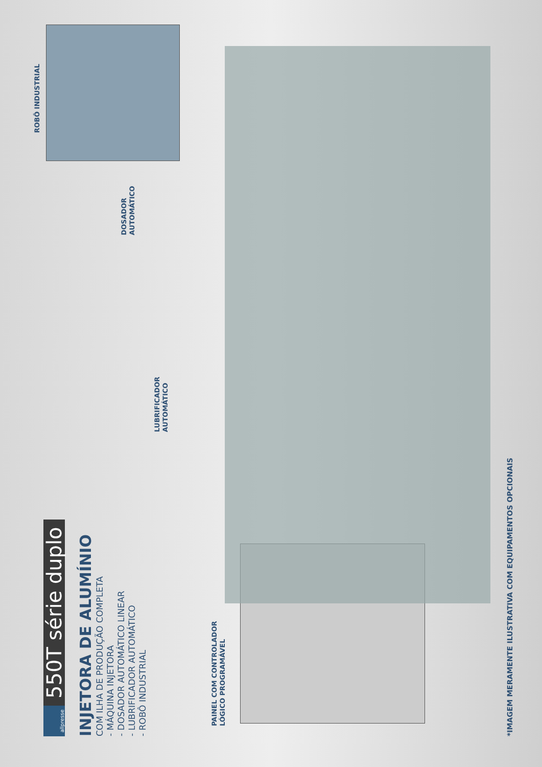allpresse
550T série duplo
INJETORA DE ALUMÍNIO
COM ILHA DE PRODUÇÃO COMPLETA
- MÁQUINA INJETORA
- DOSADOR AUTOMÁTICO LINEAR
- LUBRIFICADOR AUTOMÁTICO
- ROBÔ INDUSTRIAL
PAINEL COM CONTROLADOR
LÓGICO PROGRAMÁVEL
LUBRIFICADOR
AUTOMÁTICO
DOSADOR
AUTOMÁTICO
ROBÔ INDUSTRIAL
*IMAGEM MERAMENTE ILUSTRATIVA COM EQUIPAMENTOS OPCIONAIS